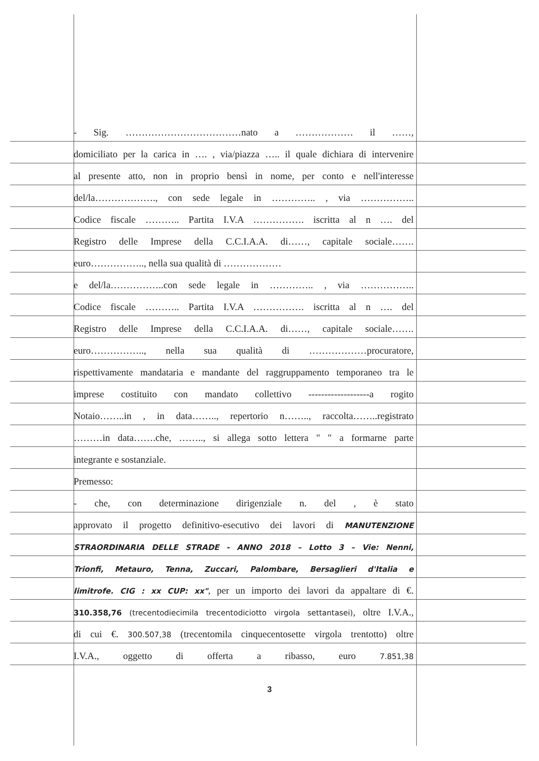- Sig. ………………………………nato a ……………… il ……,
domiciliato per la carica in …. , via/piazza ….. il quale dichiara di intervenire
al presente atto, non in proprio bensì in nome, per conto e nell'interesse
del/la………………., con sede legale in ………….. , via ……………..
Codice fiscale ……….. Partita I.V.A ……………. iscritta al n …. del
Registro delle Imprese della C.C.I.A.A. di……, capitale sociale…….
euro…………….., nella sua qualità di ………………
e del/la……………..con sede legale in ………….. , via ……………..
Codice fiscale ……….. Partita I.V.A ……………. iscritta al n …. del
Registro delle Imprese della C.C.I.A.A. di……, capitale sociale…….
euro…………….., nella sua qualità di ………………procuratore,
rispettivamente mandataria e mandante del raggruppamento temporaneo tra le
imprese costituito con mandato collettivo -------------------a rogito
Notaio……..in , in data…….., repertorio n…….., raccolta……..registrato
………in data…….che, …….., si allega sotto lettera " " a formarne parte
integrante e sostanziale.
Premesso:
- che, con determinazione dirigenziale n. del , è stato
approvato il progetto definitivo-esecutivo dei lavori di MANUTENZIONE
STRAORDINARIA DELLE STRADE - ANNO 2018 – Lotto 3 – Vie: Nenni,
Trionfi, Metauro, Tenna, Zuccari, Palombare, Bersaglieri d'Italia e
limitrofe. CIG : xx CUP: xx", per un importo dei lavori da appaltare di €.
310.358,76 (trecentodiecimila trecentodiciotto virgola settantasei), oltre I.V.A.,
di cui €. 300.507,38 (trecentomila cinquecentosette virgola trentotto) oltre
I.V.A., oggetto di offerta a ribasso, euro 7.851,38
3